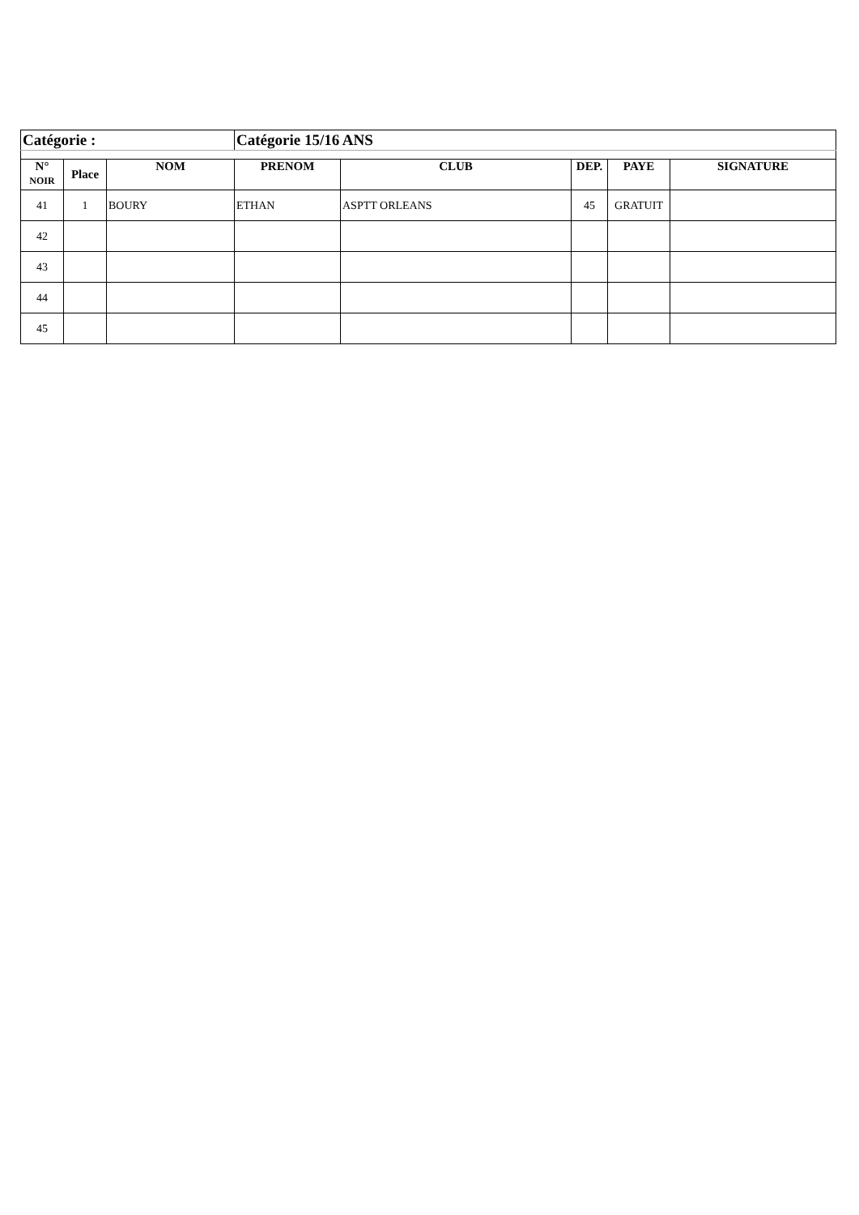| Catégorie : | | | Catégorie 15/16 ANS | | | | |
| N° NOIR | Place | NOM | PRENOM | CLUB | DEP. | PAYE | SIGNATURE |
| 41 | 1 | BOURY | ETHAN | ASPTT ORLEANS | 45 | GRATUIT | |
| 42 | | | | | | | |
| 43 | | | | | | | |
| 44 | | | | | | | |
| 45 | | | | | | | |